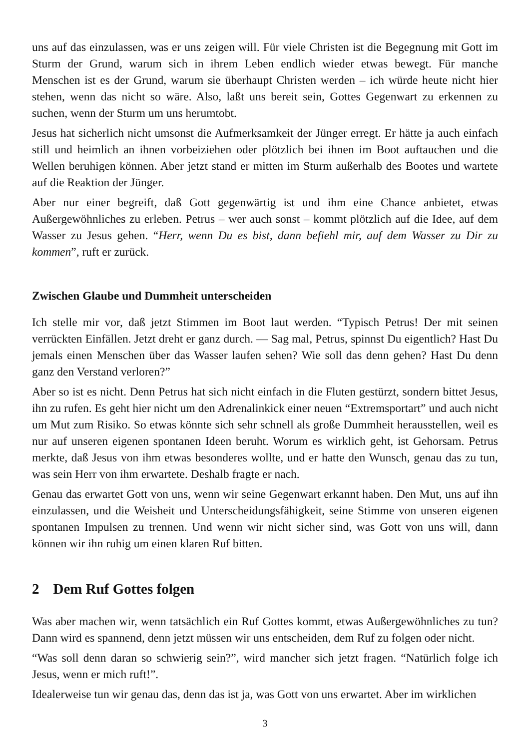uns auf das einzulassen, was er uns zeigen will. Für viele Christen ist die Begegnung mit Gott im Sturm der Grund, warum sich in ihrem Leben endlich wieder etwas bewegt. Für manche Menschen ist es der Grund, warum sie überhaupt Christen werden – ich würde heute nicht hier stehen, wenn das nicht so wäre. Also, laßt uns bereit sein, Gottes Gegenwart zu erkennen zu suchen, wenn der Sturm um uns herumtobt.
Jesus hat sicherlich nicht umsonst die Aufmerksamkeit der Jünger erregt. Er hätte ja auch einfach still und heimlich an ihnen vorbeiziehen oder plötzlich bei ihnen im Boot auftauchen und die Wellen beruhigen können. Aber jetzt stand er mitten im Sturm außerhalb des Bootes und wartete auf die Reaktion der Jünger.
Aber nur einer begreift, daß Gott gegenwärtig ist und ihm eine Chance anbietet, etwas Außergewöhnliches zu erleben. Petrus – wer auch sonst – kommt plötzlich auf die Idee, auf dem Wasser zu Jesus gehen. “Herr, wenn Du es bist, dann befiehl mir, auf dem Wasser zu Dir zu kommen”, ruft er zurück.
Zwischen Glaube und Dummheit unterscheiden
Ich stelle mir vor, daß jetzt Stimmen im Boot laut werden. “Typisch Petrus! Der mit seinen verrückten Einfällen. Jetzt dreht er ganz durch. — Sag mal, Petrus, spinnst Du eigentlich? Hast Du jemals einen Menschen über das Wasser laufen sehen? Wie soll das denn gehen? Hast Du denn ganz den Verstand verloren?”
Aber so ist es nicht. Denn Petrus hat sich nicht einfach in die Fluten gestürzt, sondern bittet Jesus, ihn zu rufen. Es geht hier nicht um den Adrenalinkick einer neuen “Extremsportart” und auch nicht um Mut zum Risiko. So etwas könnte sich sehr schnell als große Dummheit herausstellen, weil es nur auf unseren eigenen spontanen Ideen beruht. Worum es wirklich geht, ist Gehorsam. Petrus merkte, daß Jesus von ihm etwas besonderes wollte, und er hatte den Wunsch, genau das zu tun, was sein Herr von ihm erwartete. Deshalb fragte er nach.
Genau das erwartet Gott von uns, wenn wir seine Gegenwart erkannt haben. Den Mut, uns auf ihn einzulassen, und die Weisheit und Unterscheidungsfähigkeit, seine Stimme von unseren eigenen spontanen Impulsen zu trennen. Und wenn wir nicht sicher sind, was Gott von uns will, dann können wir ihn ruhig um einen klaren Ruf bitten.
2 Dem Ruf Gottes folgen
Was aber machen wir, wenn tatsächlich ein Ruf Gottes kommt, etwas Außergewöhnliches zu tun? Dann wird es spannend, denn jetzt müssen wir uns entscheiden, dem Ruf zu folgen oder nicht.
“Was soll denn daran so schwierig sein?”, wird mancher sich jetzt fragen. “Natürlich folge ich Jesus, wenn er mich ruft!”.
Idealerweise tun wir genau das, denn das ist ja, was Gott von uns erwartet. Aber im wirklichen
3